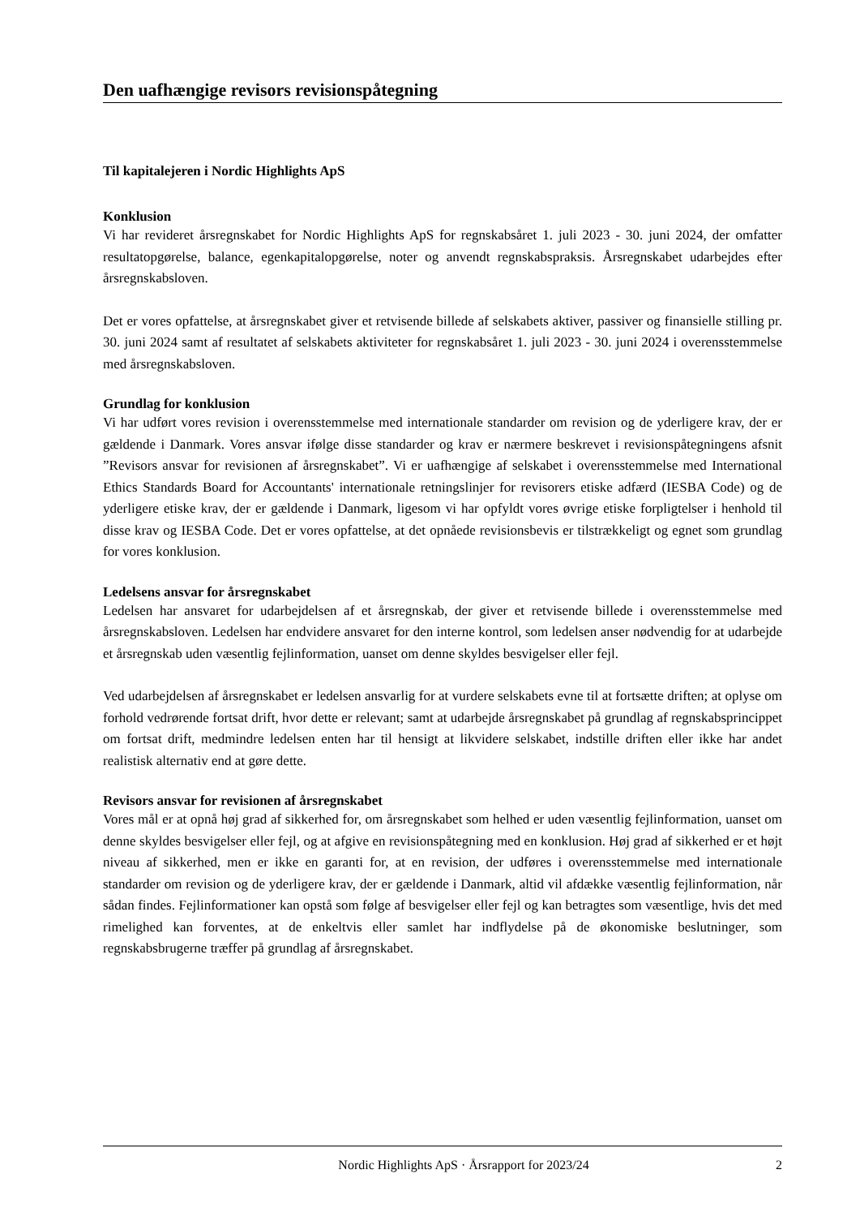Den uafhængige revisors revisionspåtegning
Til kapitalejeren i Nordic Highlights ApS
Konklusion
Vi har revideret årsregnskabet for Nordic Highlights ApS for regnskabsåret 1. juli 2023 - 30. juni 2024, der omfatter resultatopgørelse, balance, egenkapitalopgørelse, noter og anvendt regnskabspraksis. Årsregnskabet udarbejdes efter årsregnskabsloven.
Det er vores opfattelse, at årsregnskabet giver et retvisende billede af selskabets aktiver, passiver og finansielle stilling pr. 30. juni 2024 samt af resultatet af selskabets aktiviteter for regnskabsåret 1. juli 2023 - 30. juni 2024 i overensstemmelse med årsregnskabsloven.
Grundlag for konklusion
Vi har udført vores revision i overensstemmelse med internationale standarder om revision og de yderligere krav, der er gældende i Danmark. Vores ansvar ifølge disse standarder og krav er nærmere beskrevet i revisionspåtegningens afsnit ”Revisors ansvar for revisionen af årsregnskabet”. Vi er uafhængige af selskabet i overensstemmelse med International Ethics Standards Board for Accountants' internationale retningslinjer for revisorers etiske adfærd (IESBA Code) og de yderligere etiske krav, der er gældende i Danmark, ligesom vi har opfyldt vores øvrige etiske forpligtelser i henhold til disse krav og IESBA Code. Det er vores opfattelse, at det opnåede revisionsbevis er tilstrækkeligt og egnet som grundlag for vores konklusion.
Ledelsens ansvar for årsregnskabet
Ledelsen har ansvaret for udarbejdelsen af et årsregnskab, der giver et retvisende billede i overensstemmelse med årsregnskabsloven. Ledelsen har endvidere ansvaret for den interne kontrol, som ledelsen anser nødvendig for at udarbejde et årsregnskab uden væsentlig fejlinformation, uanset om denne skyldes besvigelser eller fejl.
Ved udarbejdelsen af årsregnskabet er ledelsen ansvarlig for at vurdere selskabets evne til at fortsætte driften; at oplyse om forhold vedrørende fortsat drift, hvor dette er relevant; samt at udarbejde årsregnskabet på grundlag af regnskabsprincippet om fortsat drift, medmindre ledelsen enten har til hensigt at likvidere selskabet, indstille driften eller ikke har andet realistisk alternativ end at gøre dette.
Revisors ansvar for revisionen af årsregnskabet
Vores mål er at opnå høj grad af sikkerhed for, om årsregnskabet som helhed er uden væsentlig fejlinformation, uanset om denne skyldes besvigelser eller fejl, og at afgive en revisionspåtegning med en konklusion. Høj grad af sikkerhed er et højt niveau af sikkerhed, men er ikke en garanti for, at en revision, der udføres i overensstemmelse med internationale standarder om revision og de yderligere krav, der er gældende i Danmark, altid vil afdække væsentlig fejlinformation, når sådan findes. Fejlinformationer kan opstå som følge af besvigelser eller fejl og kan betragtes som væsentlige, hvis det med rimelighed kan forventes, at de enkeltvis eller samlet har indflydelse på de økonomiske beslutninger, som regnskabsbrugerne træffer på grundlag af årsregnskabet.
Nordic Highlights ApS · Årsrapport for 2023/24 2